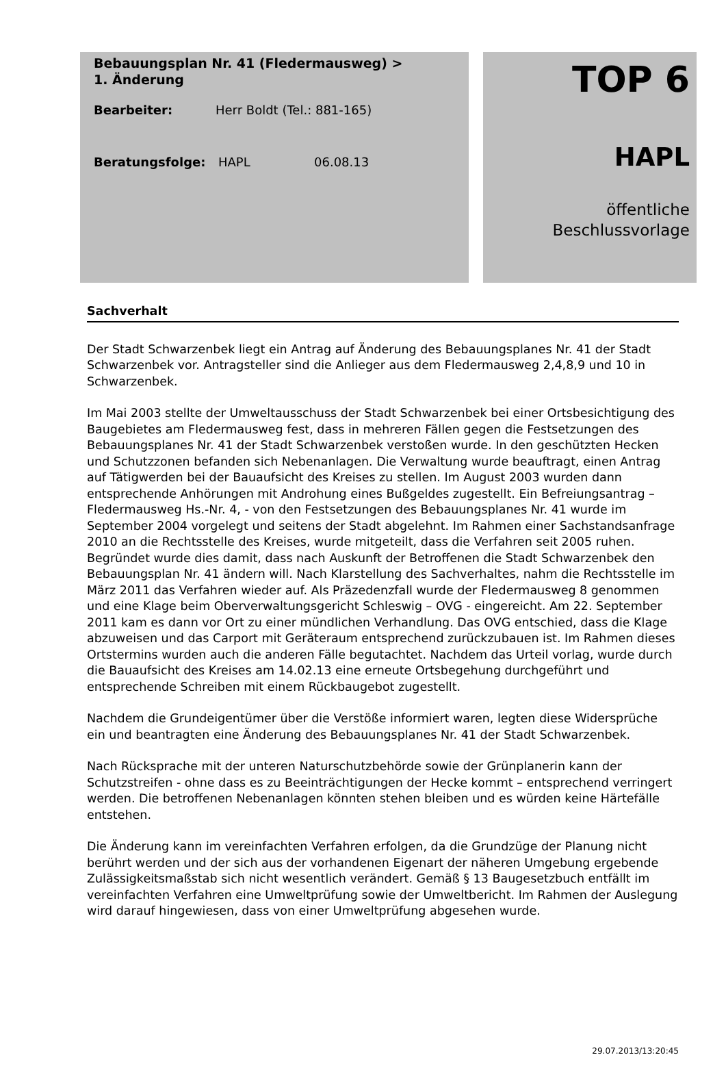Bebauungsplan Nr. 41 (Fledermausweg) >
1. Änderung
Bearbeiter: Herr Boldt (Tel.: 881-165)
Beratungsfolge: HAPL 06.08.13
TOP 6
HAPL
öffentliche
Beschlussvorlage
Sachverhalt
Der Stadt Schwarzenbek liegt ein Antrag auf Änderung des Bebauungsplanes Nr. 41 der Stadt Schwarzenbek vor. Antragsteller sind die Anlieger aus dem Fledermausweg 2,4,8,9 und 10 in Schwarzenbek.
Im Mai 2003 stellte der Umweltausschuss der Stadt Schwarzenbek bei einer Ortsbesichtigung des Baugebietes am Fledermausweg fest, dass in mehreren Fällen gegen die Festsetzungen des Bebauungsplanes Nr. 41 der Stadt Schwarzenbek verstoßen wurde. In den geschützten Hecken und Schutzzonen befanden sich Nebenanlagen. Die Verwaltung wurde beauftragt, einen Antrag auf Tätigwerden bei der Bauaufsicht des Kreises zu stellen. Im August 2003 wurden dann entsprechende Anhörungen mit Androhung eines Bußgeldes zugestellt. Ein Befreiungsantrag – Fledermausweg Hs.-Nr. 4, - von den Festsetzungen des Bebauungsplanes Nr. 41 wurde im September 2004 vorgelegt und seitens der Stadt abgelehnt. Im Rahmen einer Sachstandsanfrage 2010 an die Rechtsstelle des Kreises, wurde mitgeteilt, dass die Verfahren seit 2005 ruhen. Begründet wurde dies damit, dass nach Auskunft der Betroffenen die Stadt Schwarzenbek den Bebauungsplan Nr. 41 ändern will. Nach Klarstellung des Sachverhaltes, nahm die Rechtsstelle im März 2011 das Verfahren wieder auf. Als Präzedenzfall wurde der Fledermausweg 8 genommen und eine Klage beim Oberverwaltungsgericht Schleswig – OVG - eingereicht. Am 22. September 2011 kam es dann vor Ort zu einer mündlichen Verhandlung. Das OVG entschied, dass die Klage abzuweisen und das Carport mit Geräteraum entsprechend zurückzubauen ist. Im Rahmen dieses Ortstermins wurden auch die anderen Fälle begutachtet. Nachdem das Urteil vorlag, wurde durch die Bauaufsicht des Kreises am 14.02.13 eine erneute Ortsbegehung durchgeführt und entsprechende Schreiben mit einem Rückbaugebot zugestellt.
Nachdem die Grundeigentümer über die Verstöße informiert waren, legten diese Widersprüche ein und beantragten eine Änderung des Bebauungsplanes Nr. 41 der Stadt Schwarzenbek.
Nach Rücksprache mit der unteren Naturschutzbehörde sowie der Grünplanerin kann der Schutzstreifen - ohne dass es zu Beeinträchtigungen der Hecke kommt – entsprechend verringert werden. Die betroffenen Nebenanlagen könnten stehen bleiben und es würden keine Härtefälle entstehen.
Die Änderung kann im vereinfachten Verfahren erfolgen, da die Grundzüge der Planung nicht berührt werden und der sich aus der vorhandenen Eigenart der näheren Umgebung ergebende Zulässigkeitsmaßstab sich nicht wesentlich verändert. Gemäß § 13 Baugesetzbuch entfällt im vereinfachten Verfahren eine Umweltprüfung sowie der Umweltbericht. Im Rahmen der Auslegung wird darauf hingewiesen, dass von einer Umweltprüfung abgesehen wurde.
29.07.2013/13:20:45